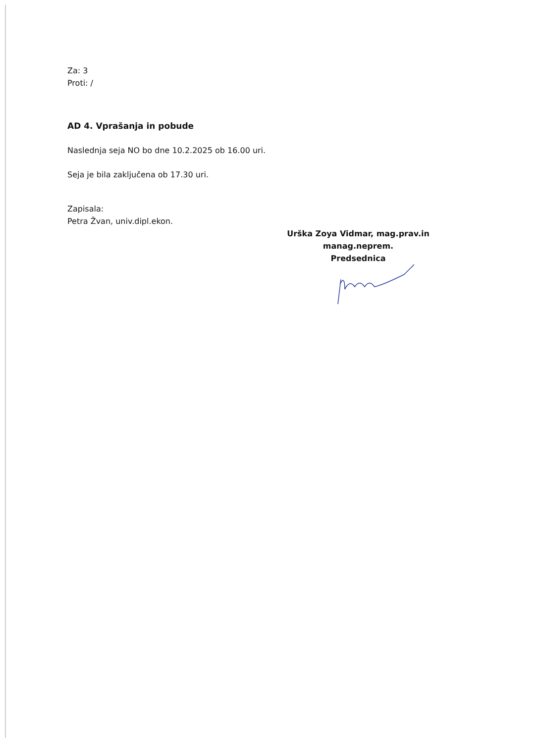Za: 3
Proti: /
AD 4. Vprašanja in pobude
Naslednja seja NO bo dne 10.2.2025 ob 16.00 uri.
Seja je bila zaključena ob 17.30 uri.
Zapisala:
Petra Žvan, univ.dipl.ekon.
Urška Zoya Vidmar, mag.prav.in manag.neprem.
Predsednica